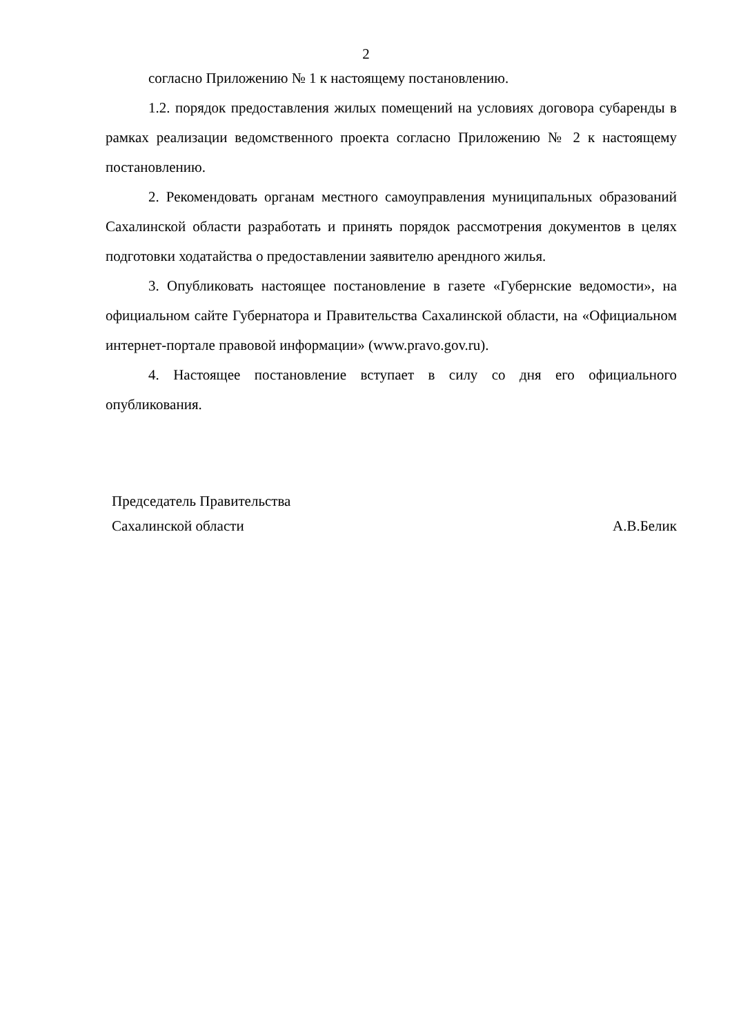2
согласно Приложению № 1 к настоящему постановлению.
1.2. порядок предоставления жилых помещений на условиях договора субаренды в рамках реализации ведомственного проекта согласно Приложению № 2 к настоящему постановлению.
2. Рекомендовать органам местного самоуправления муниципальных образований Сахалинской области разработать и принять порядок рассмотрения документов в целях подготовки ходатайства о предоставлении заявителю арендного жилья.
3. Опубликовать настоящее постановление в газете «Губернские ведомости», на официальном сайте Губернатора и Правительства Сахалинской области, на «Официальном интернет-портале правовой информации» (www.pravo.gov.ru).
4. Настоящее постановление вступает в силу со дня его официального опубликования.
Председатель Правительства
Сахалинской области А.В.Белик